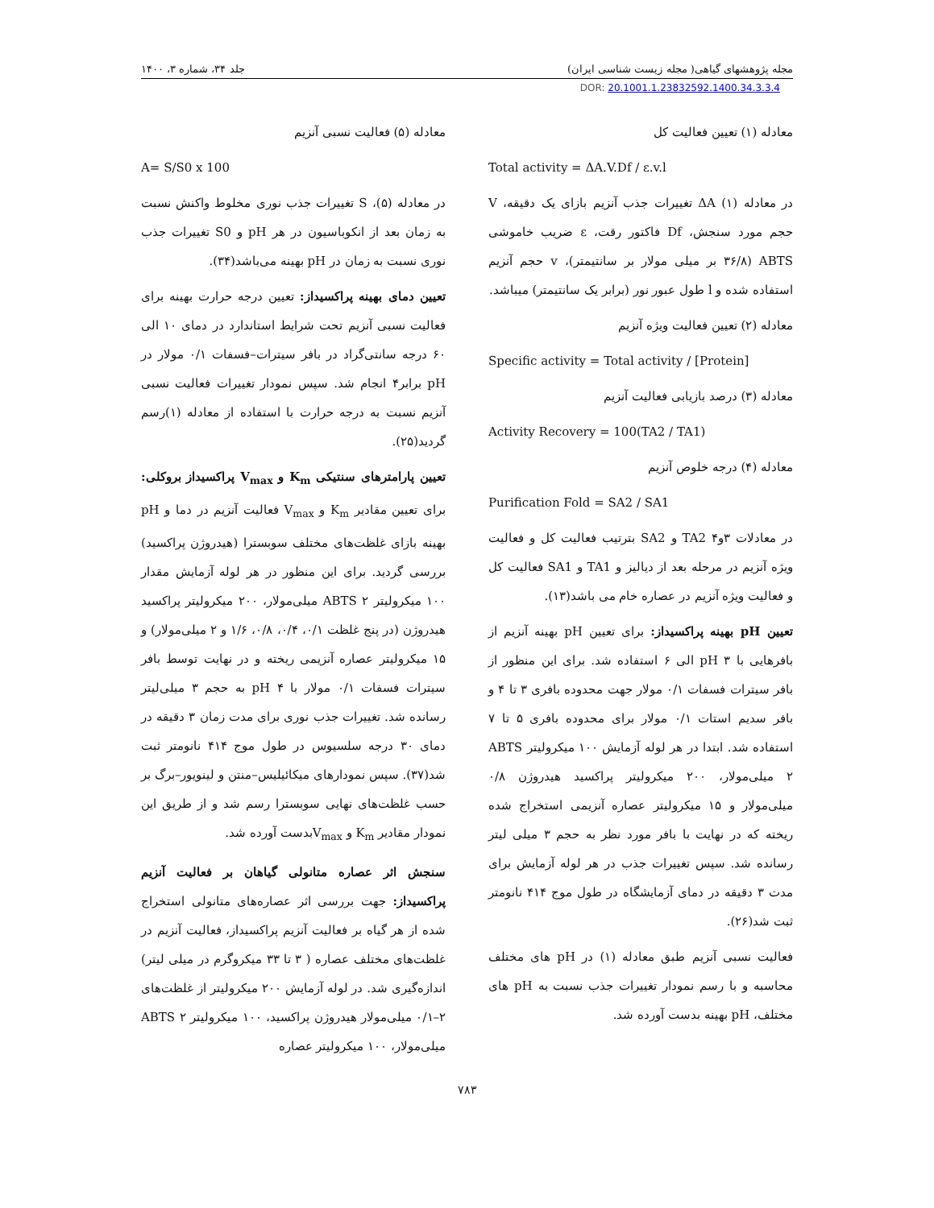مجله پژوهشهای گیاهی( مجله زیست شناسی ایران) جلد ۳۴، شماره ۳، ۱۴۰۰
DOR: 20.1001.1.23832592.1400.34.3.3.4
معادله (۱) تعیین فعالیت کل
Total activity = ΔA.V.Df / ε.v.l
در معادله (۱) ΔA تغییرات جذب آنزیم بازای یک دقیقه، V حجم مورد سنجش، Df فاکتور رقت، ε ضریب خاموشی ABTS (۳۶/۸ بر میلی مولار بر سانتیمتر)، v حجم آنزیم استفاده شده و l طول عبور نور (برابر یک سانتیمتر) میباشد.
معادله (۲) تعیین فعالیت ویژه آنزیم
Specific activity = Total activity / [Protein]
معادله (۳) درصد بازیابی فعالیت آنزیم
Activity Recovery = 100(TA2 / TA1)
معادله (۴) درجه خلوص آنزیم
Purification Fold = SA2 / SA1
در معادلات ۳و۴ TA2 و SA2 بترتیب فعالیت کل و فعالیت ویژه آنزیم در مرحله بعد از دیالیز و TA1 و SA1 فعالیت کل و فعالیت ویژه آنزیم در عصاره خام می باشد(۱۳).
تعیین pH بهینه پراکسیداز: برای تعیین pH بهینه آنزیم از بافرهایی با pH ۳ الی ۶ استفاده شد. برای این منظور از بافر سیترات فسفات ۰/۱ مولار جهت محدوده بافری ۳ تا ۴ و بافر سدیم استات ۰/۱ مولار برای محدوده بافری ۵ تا ۷ استفاده شد. ابتدا در هر لوله آزمایش ۱۰۰ میکرولیتر ABTS ۲ میلی‌مولار، ۲۰۰ میکرولیتر پراکسید هیدروژن ۰/۸ میلی‌مولار و ۱۵ میکرولیتر عصاره آنزیمی استخراج شده ریخته که در نهایت با بافر مورد نظر به حجم ۳ میلی لیتر رسانده شد. سپس تغییرات جذب در هر لوله آزمایش برای مدت ۳ دقیقه در دمای آزمایشگاه در طول موج ۴۱۴ نانومتر ثبت شد(۲۶).
فعالیت نسبی آنزیم طبق معادله (۱) در pH های مختلف محاسبه و با رسم نمودار تغییرات جذب نسبت به pH های مختلف، pH بهینه بدست آورده شد.
معادله (۵) فعالیت نسبی آنزیم
A= S/S0 x 100
در معادله (۵)، S تغییرات جذب نوری مخلوط واکنش نسبت به زمان بعد از انکوباسیون در هر pH و S0 تغییرات جذب نوری نسبت به زمان در pH بهینه می‌باشد(۳۴).
تعیین دمای بهینه پراکسیداز: تعیین درجه حرارت بهینه برای فعالیت نسبی آنزیم تحت شرایط استاندارد در دمای ۱۰ الی ۶۰ درجه سانتی‌گراد در بافر سیترات–فسفات ۰/۱ مولار در pH برابر۴ انجام شد. سپس نمودار تغییرات فعالیت نسبی آنزیم نسبت به درجه حرارت با استفاده از معادله (۱)رسم گردید(۲۵).
تعیین پارامترهای سنتیکی K<sub>m</sub> و V<sub>max</sub> پراکسیداز بروکلی: برای تعیین مقادیر K<sub>m</sub> و V<sub>max</sub> فعالیت آنزیم در دما و pH بهینه بازای غلظت‌های مختلف سوبسترا (هیدروژن پراکسید) بررسی گردید. برای این منظور در هر لوله آزمایش مقدار ۱۰۰ میکرولیتر ABTS ۲ میلی‌مولار، ۲۰۰ میکرولیتر پراکسید هیدروژن (در پنج غلظت ۰/۱، ۰/۴، ۰/۸، ۱/۶ و ۲ میلی‌مولار) و ۱۵ میکرولیتر عصاره آنزیمی ریخته و در نهایت توسط بافر سیترات فسفات ۰/۱ مولار با pH ۴ به حجم ۳ میلی‌لیتر رسانده شد. تغییرات جذب نوری برای مدت زمان ۳ دقیقه در دمای ۳۰ درجه سلسیوس در طول موج ۴۱۴ نانومتر ثبت شد(۳۷). سپس نمودارهای میکائیلیس–منتن و لینویور–برگ بر حسب غلظت‌های نهایی سوبسترا رسم شد و از طریق این نمودار مقادیر K<sub>m</sub> و V<sub>max</sub>بدست آورده شد.
سنجش اثر عصاره متانولی گیاهان بر فعالیت آنزیم پراکسیداز: جهت بررسی اثر عصاره‌های متانولی استخراج شده از هر گیاه بر فعالیت آنزیم پراکسیداز، فعالیت آنزیم در غلظت‌های مختلف عصاره ( ۳ تا ۳۳ میکروگرم در میلی لیتر) اندازه‌گیری شد. در لوله آزمایش ۲۰۰ میکرولیتر از غلظت‌های ۲–۰/۱ میلی‌مولار هیدروژن پراکسید، ۱۰۰ میکرولیتر ABTS ۲ میلی‌مولار، ۱۰۰ میکرولیتر عصاره
۷۸۳